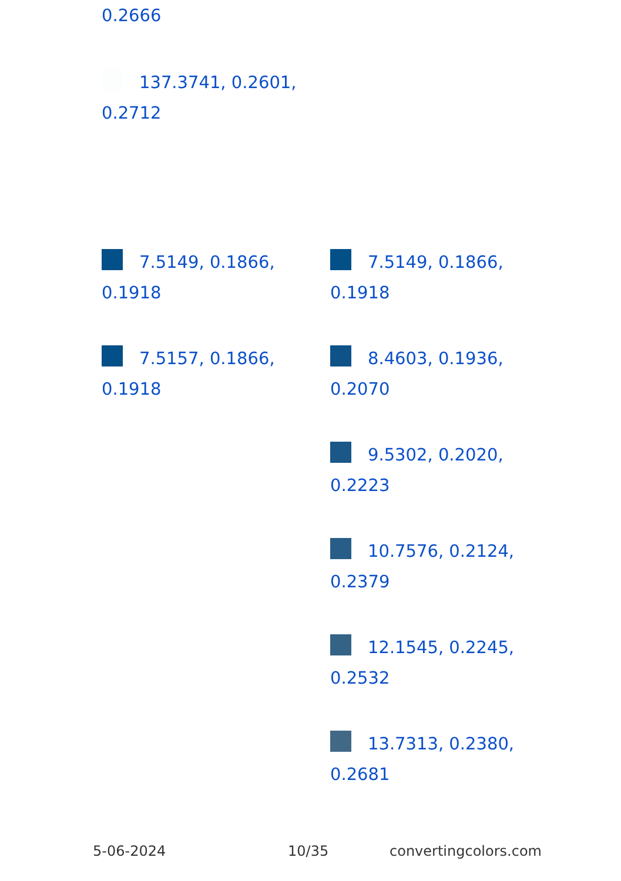0.2666
137.3741, 0.2601, 0.2712
7.5149, 0.1866, 0.1918
7.5149, 0.1866, 0.1918
7.5157, 0.1866, 0.1918
8.4603, 0.1936, 0.2070
9.5302, 0.2020, 0.2223
10.7576, 0.2124, 0.2379
12.1545, 0.2245, 0.2532
13.7313, 0.2380, 0.2681
5-06-2024 10/35 convertingcolors.com